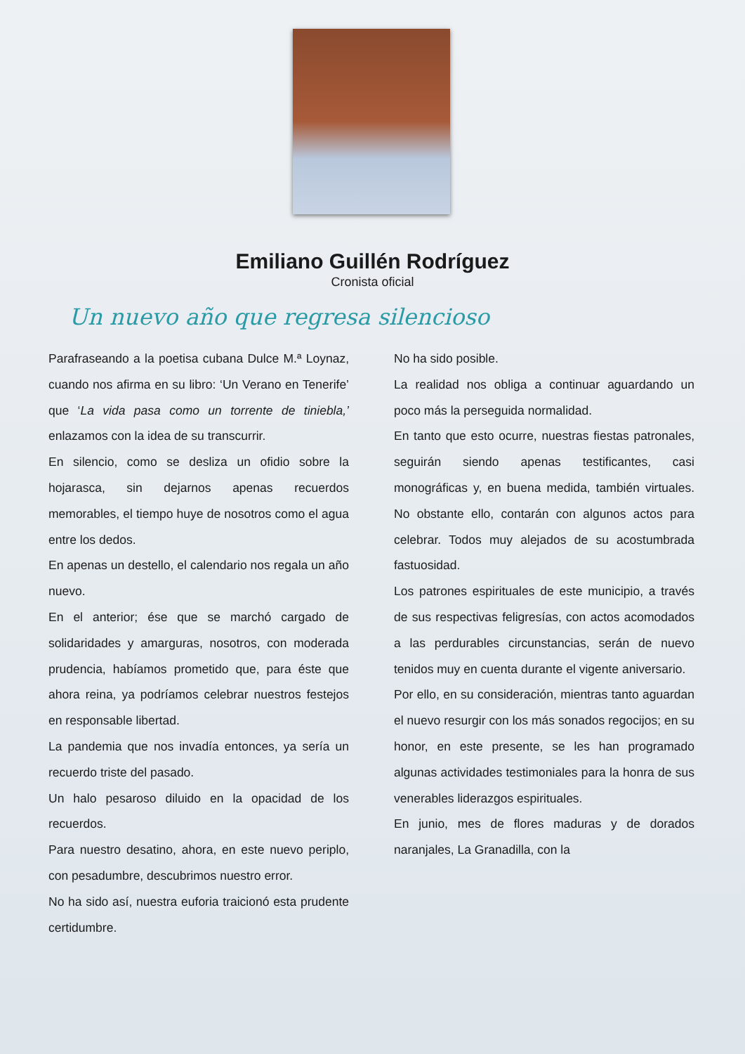Emiliano Guillén Rodríguez
Cronista oficial
Un nuevo año que regresa silencioso
Parafraseando a la poetisa cubana Dulce M.ª Loynaz, cuando nos afirma en su libro: ‘Un Verano en Tenerife’ que ‘La vida pasa como un torrente de tiniebla,’ enlazamos con la idea de su transcurrir.
En silencio, como se desliza un ofidio sobre la hojarasca, sin dejarnos apenas recuerdos memorables, el tiempo huye de nosotros como el agua entre los dedos.
En apenas un destello, el calendario nos regala un año nuevo.
En el anterior; ése que se marchó cargado de solidaridades y amarguras, nosotros, con moderada prudencia, habíamos prometido que, para éste que ahora reina, ya podríamos celebrar nuestros festejos en responsable libertad.
La pandemia que nos invadía entonces, ya sería un recuerdo triste del pasado.
Un halo pesaroso diluido en la opacidad de los recuerdos.
Para nuestro desatino, ahora, en este nuevo periplo, con pesadumbre, descubrimos nuestro error.
No ha sido así, nuestra euforia traicionó esta prudente certidumbre.
No ha sido posible.
La realidad nos obliga a continuar aguardando un poco más la perseguida normalidad.
En tanto que esto ocurre, nuestras fiestas patronales, seguirán siendo apenas testificantes, casi monográficas y, en buena medida, también virtuales. No obstante ello, contarán con algunos actos para celebrar. Todos muy alejados de su acostumbrada fastuosidad.
Los patrones espirituales de este municipio, a través de sus respectivas feligresías, con actos acomodados a las perdurables circunstancias, serán de nuevo tenidos muy en cuenta durante el vigente aniversario.
Por ello, en su consideración, mientras tanto aguardan el nuevo resurgir con los más sonados regocijos; en su honor, en este presente, se les han programado algunas actividades testimoniales para la honra de sus venerables liderazgos espirituales.
En junio, mes de flores maduras y de dorados naranjales, La Granadilla, con la